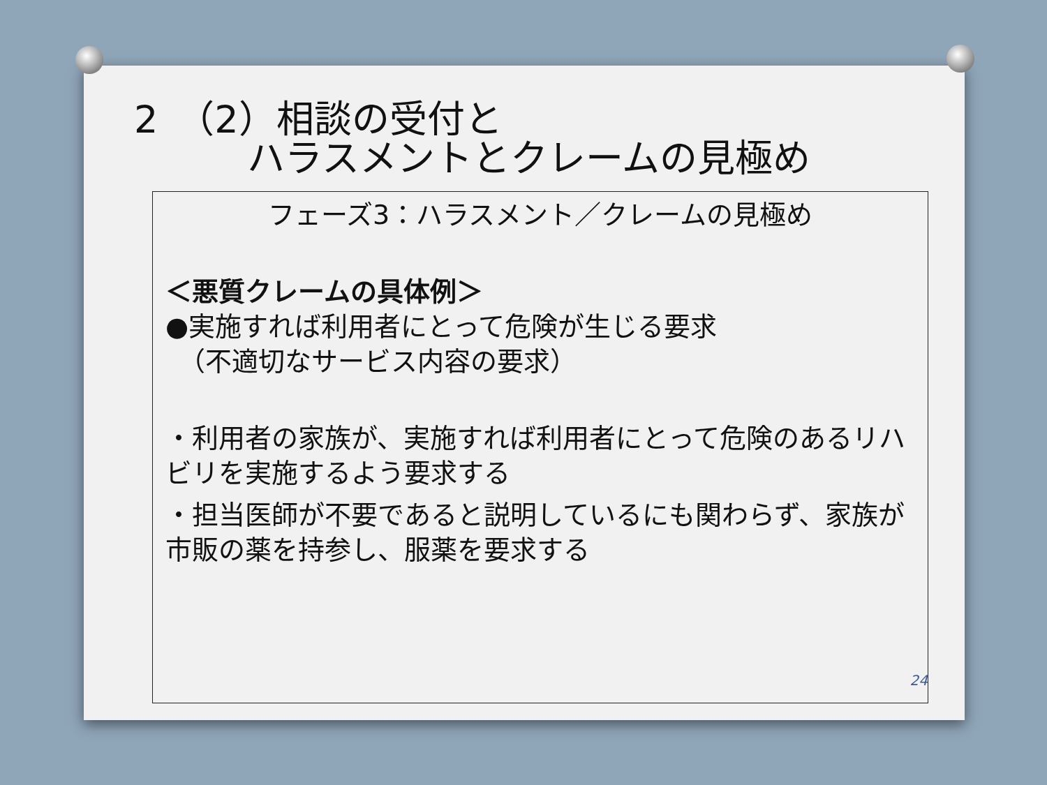2　（2）相談の受付と
　　　ハラスメントとクレームの見極め
フェーズ3：ハラスメント／クレームの見極め
＜悪質クレームの具体例＞
●実施すれば利用者にとって危険が生じる要求
　（不適切なサービス内容の要求）
・利用者の家族が、実施すれば利用者にとって危険のあるリハビリを実施するよう要求する
・担当医師が不要であると説明しているにも関わらず、家族が市販の薬を持参し、服薬を要求する
24